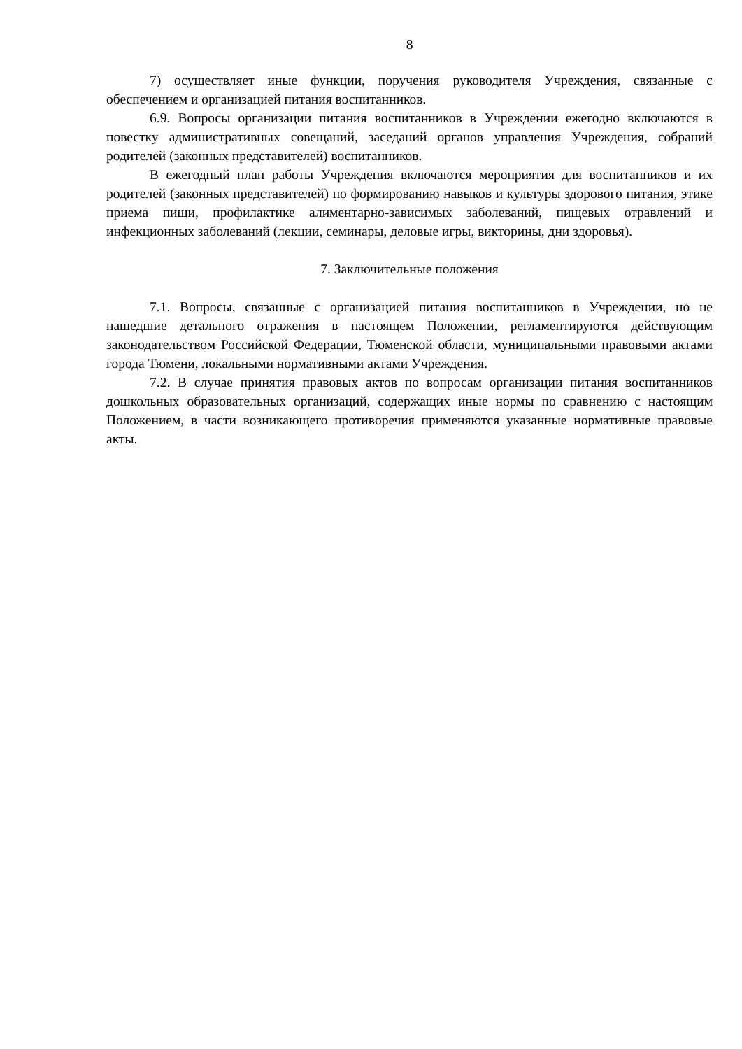8
7) осуществляет иные функции, поручения руководителя Учреждения, связанные с обеспечением и организацией питания воспитанников.
6.9. Вопросы организации питания воспитанников в Учреждении ежегодно включаются в повестку административных совещаний, заседаний органов управления Учреждения, собраний родителей (законных представителей) воспитанников.
В ежегодный план работы Учреждения включаются мероприятия для воспитанников и их родителей (законных представителей) по формированию навыков и культуры здорового питания, этике приема пищи, профилактике алиментарно-зависимых заболеваний, пищевых отравлений и инфекционных заболеваний (лекции, семинары, деловые игры, викторины, дни здоровья).
7. Заключительные положения
7.1. Вопросы, связанные с организацией питания воспитанников в Учреждении, но не нашедшие детального отражения в настоящем Положении, регламентируются действующим законодательством Российской Федерации, Тюменской области, муниципальными правовыми актами города Тюмени, локальными нормативными актами Учреждения.
7.2. В случае принятия правовых актов по вопросам организации питания воспитанников дошкольных образовательных организаций, содержащих иные нормы по сравнению с настоящим Положением, в части возникающего противоречия применяются указанные нормативные правовые акты.